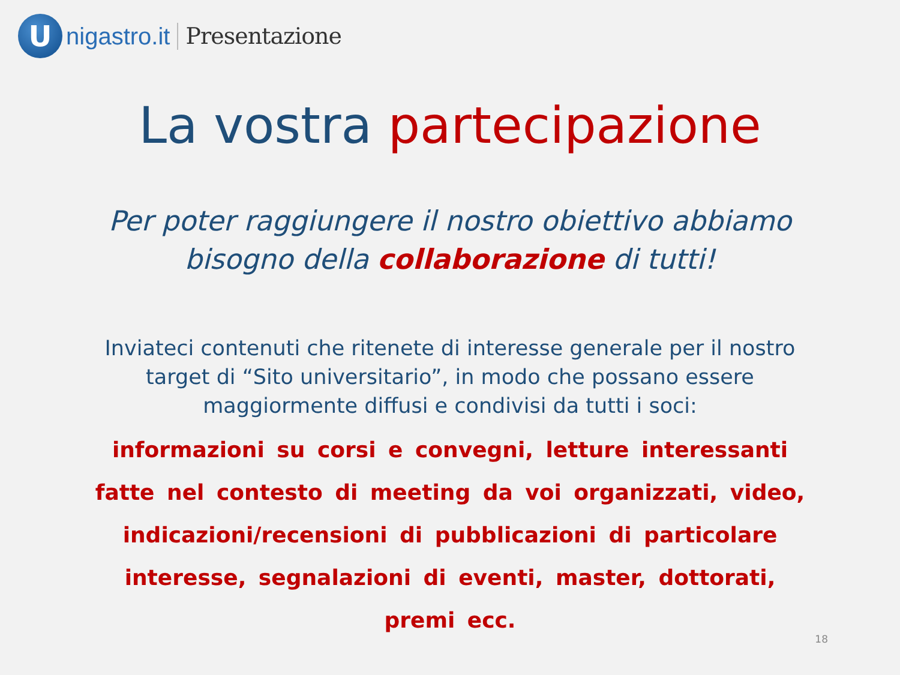U
nigastro.it Presentazione
La vostra partecipazione
Per poter raggiungere il nostro obiettivo abbiamo
bisogno della collaborazione di tutti!
Inviateci contenuti che ritenete di interesse generale per il nostro
target di “Sito universitario”, in modo che possano essere
maggiormente diffusi e condivisi da tutti i soci:
informazioni su corsi e convegni, letture interessanti fatte nel contesto di meeting da voi organizzati, video, indicazioni/recensioni di pubblicazioni di particolare interesse, segnalazioni di eventi, master, dottorati, premi ecc.
18